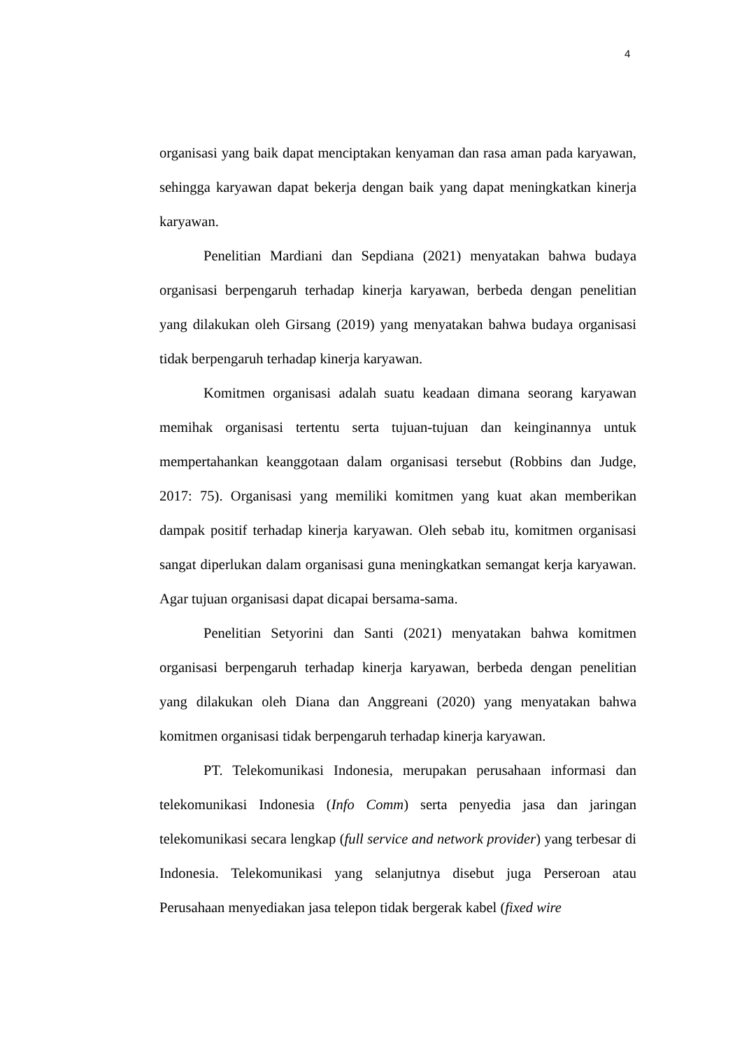4
organisasi yang baik dapat menciptakan kenyaman dan rasa aman pada karyawan, sehingga karyawan dapat bekerja dengan baik yang dapat meningkatkan kinerja karyawan.
Penelitian Mardiani dan Sepdiana (2021) menyatakan bahwa budaya organisasi berpengaruh terhadap kinerja karyawan, berbeda dengan penelitian yang dilakukan oleh Girsang (2019) yang menyatakan bahwa budaya organisasi tidak berpengaruh terhadap kinerja karyawan.
Komitmen organisasi adalah suatu keadaan dimana seorang karyawan memihak organisasi tertentu serta tujuan-tujuan dan keinginannya untuk mempertahankan keanggotaan dalam organisasi tersebut (Robbins dan Judge, 2017: 75). Organisasi yang memiliki komitmen yang kuat akan memberikan dampak positif terhadap kinerja karyawan. Oleh sebab itu, komitmen organisasi sangat diperlukan dalam organisasi guna meningkatkan semangat kerja karyawan. Agar tujuan organisasi dapat dicapai bersama-sama.
Penelitian Setyorini dan Santi (2021) menyatakan bahwa komitmen organisasi berpengaruh terhadap kinerja karyawan, berbeda dengan penelitian yang dilakukan oleh Diana dan Anggreani (2020) yang menyatakan bahwa komitmen organisasi tidak berpengaruh terhadap kinerja karyawan.
PT. Telekomunikasi Indonesia, merupakan perusahaan informasi dan telekomunikasi Indonesia (Info Comm) serta penyedia jasa dan jaringan telekomunikasi secara lengkap (full service and network provider) yang terbesar di Indonesia. Telekomunikasi yang selanjutnya disebut juga Perseroan atau Perusahaan menyediakan jasa telepon tidak bergerak kabel (fixed wire